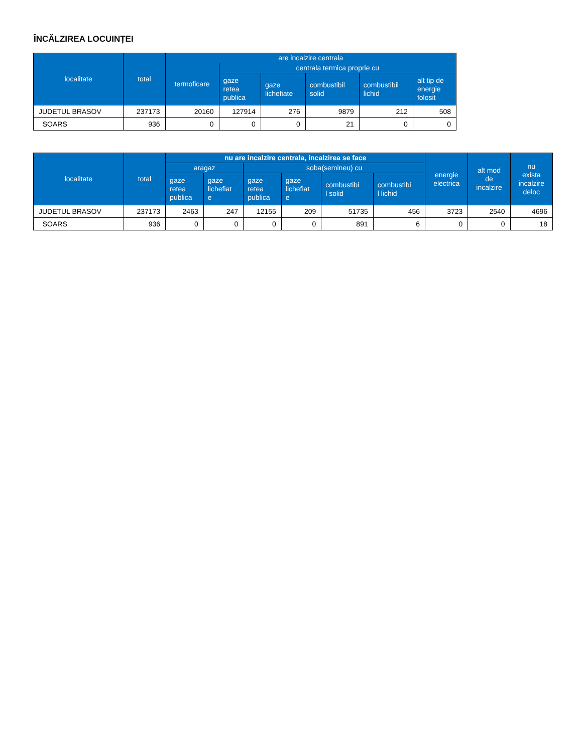ÎNCĂLZIREA LOCUINȚEI
| localitate | total | are incalzire centrala | | | | | |
| --- | --- | --- | --- | --- | --- | --- | --- |
| | | termoficare | centrala termica proprie cu | | | | |
| | | | gaze retea publica | gaze lichefiate | combustibil solid | combustibil lichid | alt tip de energie folosit |
| JUDETUL BRASOV | 237173 | 20160 | 127914 | 276 | 9879 | 212 | 508 |
| SOARS | 936 | 0 | 0 | 0 | 21 | 0 | 0 |
| localitate | total | nu are incalzire centrala, incalzirea se face | | | | | | energie electrica | alt mod de incalzire | nu exista incalzire deloc |
| --- | --- | --- | --- | --- | --- | --- | --- | --- | --- | --- |
| | | aragaz | | soba(semineu) cu | | | | | | |
| | | gaze retea publica | gaze lichefiat e | gaze retea publica | gaze lichefiat e | combustibi l solid | combustibi l lichid | | | |
| JUDETUL BRASOV | 237173 | 2463 | 247 | 12155 | 209 | 51735 | 456 | 3723 | 2540 | 4696 |
| SOARS | 936 | 0 | 0 | 0 | 0 | 891 | 6 | 0 | 0 | 18 |